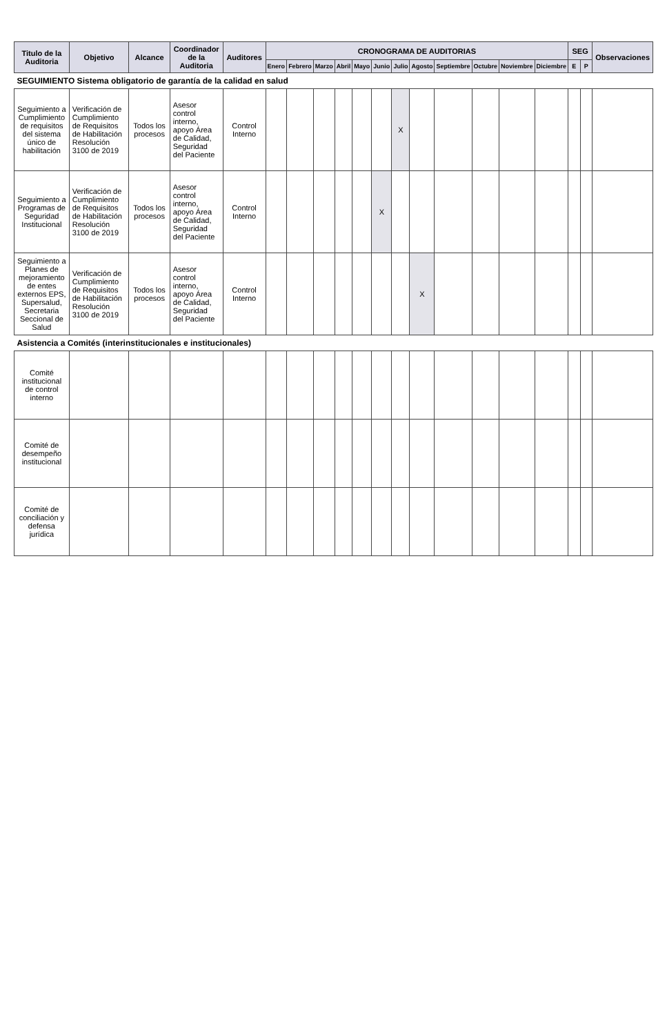| Titulo de la Auditoria | Objetivo | Alcance | Coordinador de la Auditoria | Auditores | CRONOGRAMA DE AUDITORIAS | | | | | | | | | | | | SEG | | Observaciones |
| --- | --- | --- | --- | --- | --- | --- | --- | --- | --- | --- | --- | --- | --- | --- | --- | --- | --- | --- | --- |
| | | | | | Enero | Febrero | Marzo | Abril | Mayo | Junio | Julio | Agosto | Septiembre | Octubre | Noviembre | Diciembre | E | P | |
| SEGUIMIENTO Sistema obligatorio de garantía de la calidad en salud | | | | | | | | | | | | | | | | | | | |
| Seguimiento a Cumplimiento de requisitos del sistema único de habilitación | Verificación de Cumplimiento de Requisitos de Habilitación Resolución 3100 de 2019 | Todos los procesos | Asesor control interno, apoyo Área de Calidad, Seguridad del Paciente | Control Interno | | | | | | | X | | | | | | | | |
| Seguimiento a Programas de Seguridad Institucional | Verificación de Cumplimiento de Requisitos de Habilitación Resolución 3100 de 2019 | Todos los procesos | Asesor control interno, apoyo Área de Calidad, Seguridad del Paciente | Control Interno | | | | | | X | | | | | | | | | |
| Seguimiento a Planes de mejoramiento de entes externos EPS, Supersalud, Secretaria Seccional de Salud | Verificación de Cumplimiento de Requisitos de Habilitación Resolución 3100 de 2019 | Todos los procesos | Asesor control interno, apoyo Área de Calidad, Seguridad del Paciente | Control Interno | | | | | | | | X | | | | | | | |
| Asistencia a Comités (interinstitucionales e institucionales) | | | | | | | | | | | | | | | | | | | |
| Comité institucional de control interno | | | | | | | | | | | | | | | | | | | |
| Comité de desempeño institucional | | | | | | | | | | | | | | | | | | | |
| Comité de conciliación y defensa jurídica | | | | | | | | | | | | | | | | | | | |